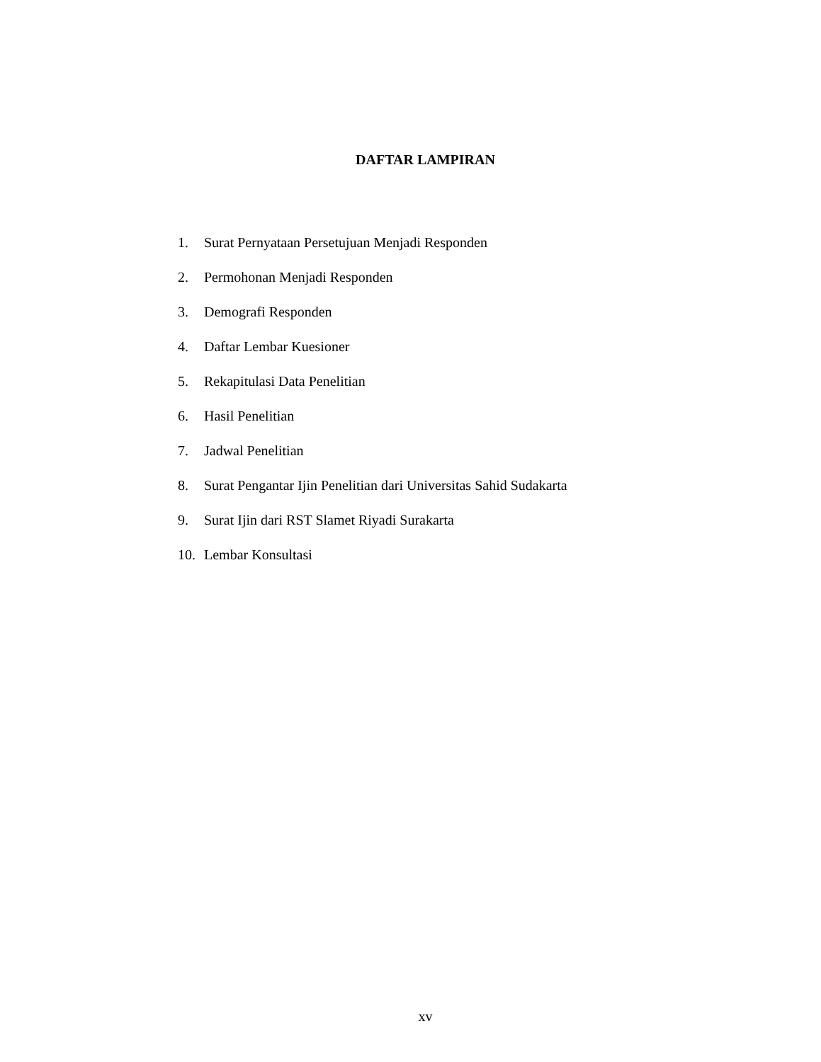DAFTAR LAMPIRAN
1. Surat Pernyataan Persetujuan Menjadi Responden
2. Permohonan Menjadi Responden
3. Demografi Responden
4. Daftar Lembar Kuesioner
5. Rekapitulasi Data Penelitian
6. Hasil Penelitian
7. Jadwal Penelitian
8. Surat Pengantar Ijin Penelitian dari Universitas Sahid Sudakarta
9. Surat Ijin dari RST Slamet Riyadi Surakarta
10. Lembar Konsultasi
xv